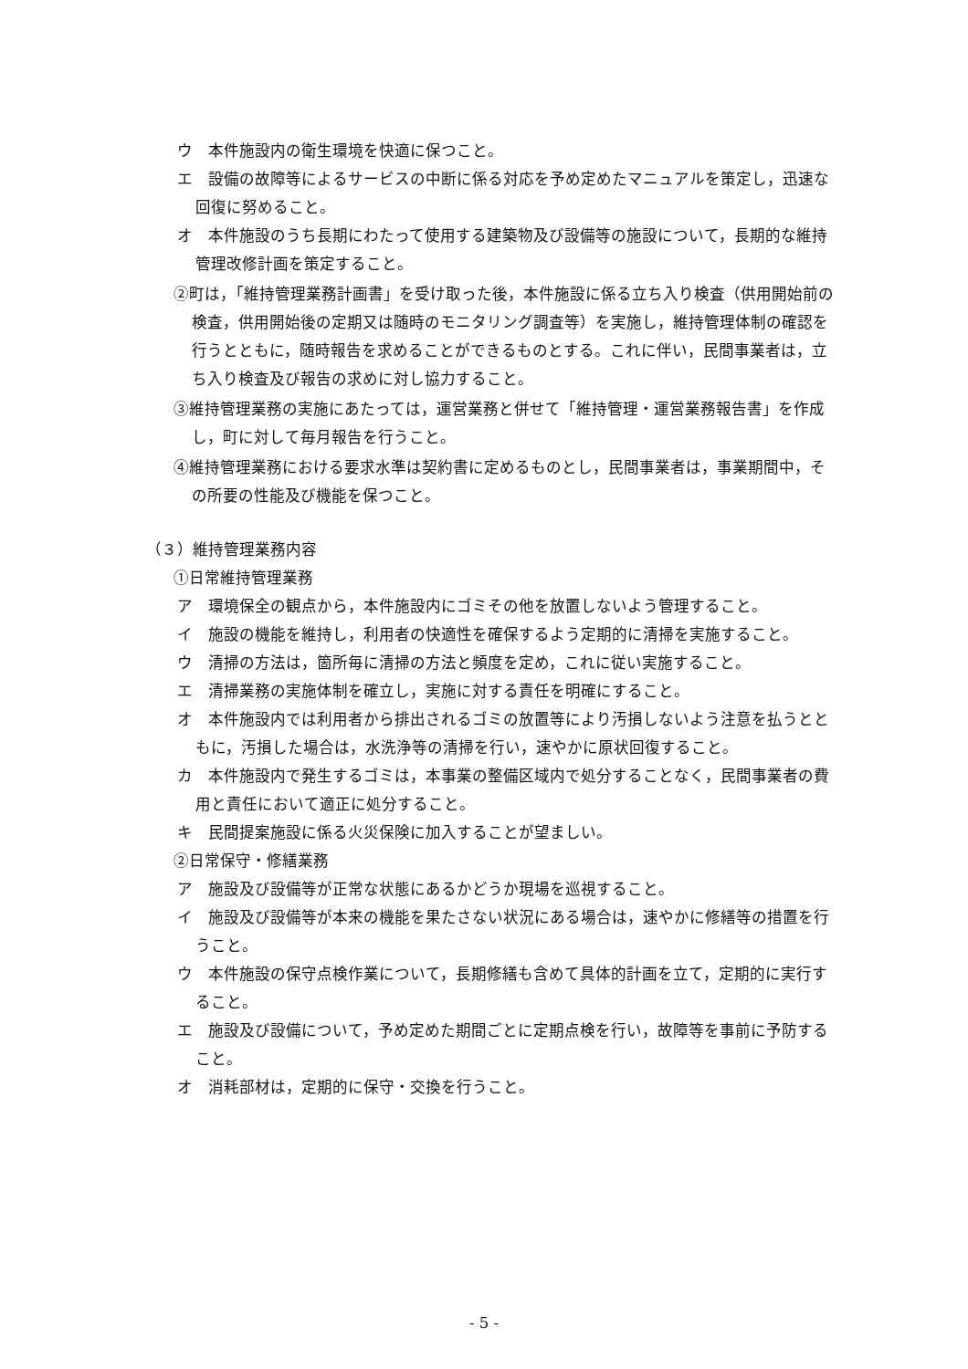ウ　本件施設内の衛生環境を快適に保つこと。
エ　設備の故障等によるサービスの中断に係る対応を予め定めたマニュアルを策定し，迅速な回復に努めること。
オ　本件施設のうち長期にわたって使用する建築物及び設備等の施設について，長期的な維持管理改修計画を策定すること。
②町は，「維持管理業務計画書」を受け取った後，本件施設に係る立ち入り検査（供用開始前の検査，供用開始後の定期又は随時のモニタリング調査等）を実施し，維持管理体制の確認を行うとともに，随時報告を求めることができるものとする。これに伴い，民間事業者は，立ち入り検査及び報告の求めに対し協力すること。
③維持管理業務の実施にあたっては，運営業務と併せて「維持管理・運営業務報告書」を作成し，町に対して毎月報告を行うこと。
④維持管理業務における要求水準は契約書に定めるものとし，民間事業者は，事業期間中，その所要の性能及び機能を保つこと。
（３）維持管理業務内容
①日常維持管理業務
ア　環境保全の観点から，本件施設内にゴミその他を放置しないよう管理すること。
イ　施設の機能を維持し，利用者の快適性を確保するよう定期的に清掃を実施すること。
ウ　清掃の方法は，箇所毎に清掃の方法と頻度を定め，これに従い実施すること。
エ　清掃業務の実施体制を確立し，実施に対する責任を明確にすること。
オ　本件施設内では利用者から排出されるゴミの放置等により汚損しないよう注意を払うとともに，汚損した場合は，水洗浄等の清掃を行い，速やかに原状回復すること。
カ　本件施設内で発生するゴミは，本事業の整備区域内で処分することなく，民間事業者の費用と責任において適正に処分すること。
キ　民間提案施設に係る火災保険に加入することが望ましい。
②日常保守・修繕業務
ア　施設及び設備等が正常な状態にあるかどうか現場を巡視すること。
イ　施設及び設備等が本来の機能を果たさない状況にある場合は，速やかに修繕等の措置を行うこと。
ウ　本件施設の保守点検作業について，長期修繕も含めて具体的計画を立て，定期的に実行すること。
エ　施設及び設備について，予め定めた期間ごとに定期点検を行い，故障等を事前に予防すること。
オ　消耗部材は，定期的に保守・交換を行うこと。
- 5 -